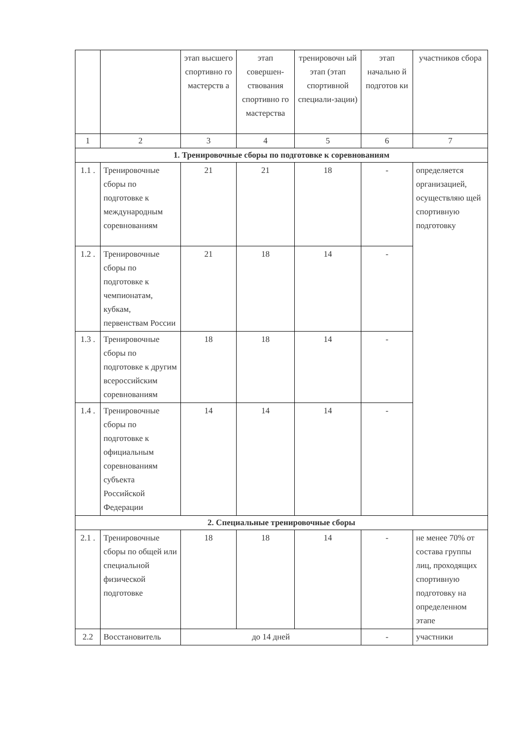| | | этап высшего спортивно го мастерств а | этап совершен-ствования спортивно го мастерства | тренировочн ый этап (этап спортивной специали-зации) | этап начально й подготов ки | участников сбора |
| 1 | 2 | 3 | 4 | 5 | 6 | 7 |
| 1. Тренировочные сборы по подготовке к соревнованиям | | | | | | |
| 1.1 . | Тренировочные сборы по подготовке к международным соревнованиям | 21 | 21 | 18 | - | определяется организацией, осуществляю щей спортивную подготовку |
| 1.2 . | Тренировочные сборы по подготовке к чемпионатам, кубкам, первенствам России | 21 | 18 | 14 | - | |
| 1.3 . | Тренировочные сборы по подготовке к другим всероссийским соревнованиям | 18 | 18 | 14 | - | |
| 1.4 . | Тренировочные сборы по подготовке к официальным соревнованиям субъекта Российской Федерации | 14 | 14 | 14 | - | |
| 2. Специальные тренировочные сборы | | | | | | |
| 2.1 . | Тренировочные сборы по общей или специальной физической подготовке | 18 | 18 | 14 | - | не менее 70% от состава группы лиц, проходящих спортивную подготовку на определенном этапе |
| 2.2 | Восстановитель | до 14 дней | | | - | участники |